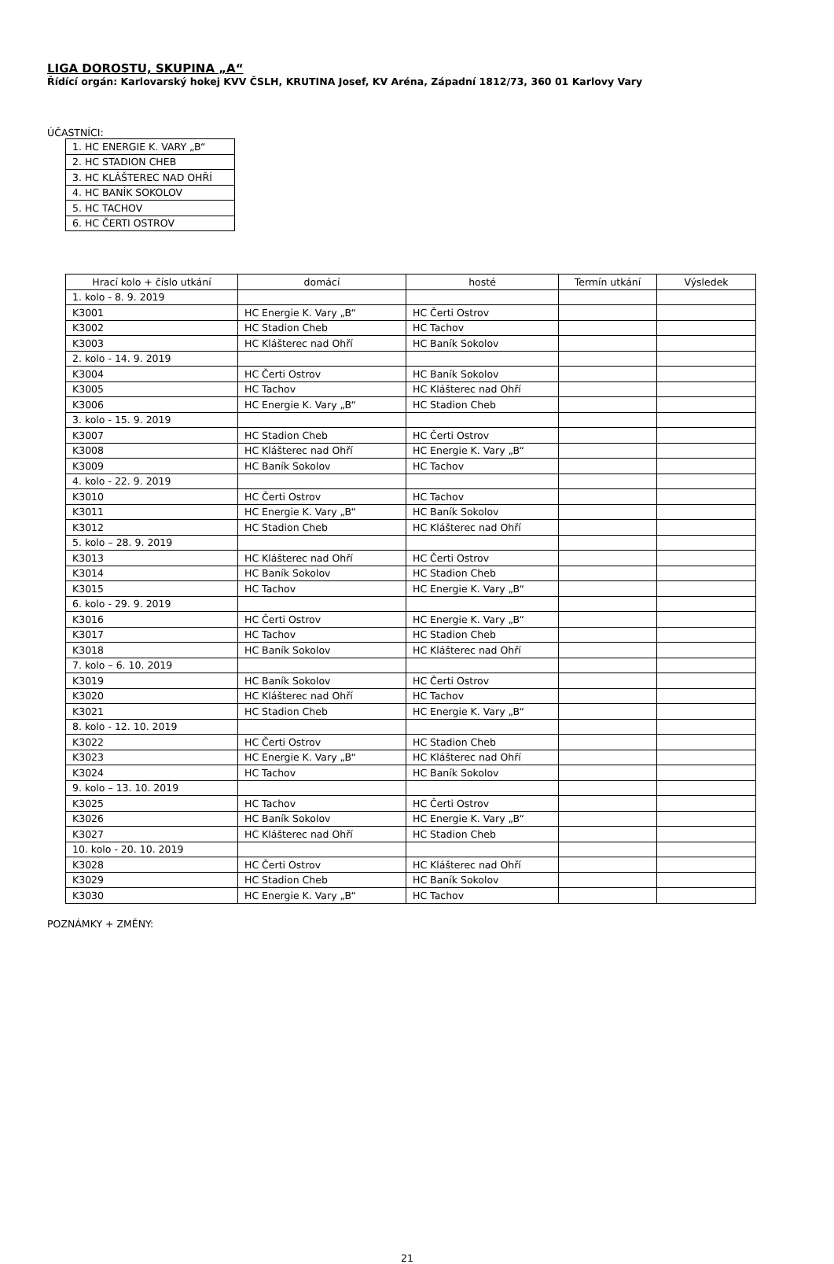LIGA DOROSTU, SKUPINA „A“
Řídící orgán: Karlovarský hokej KVV ČSLH, KRUTINA Josef, KV Aréna, Západní 1812/73, 360 01 Karlovy Vary
ÚČASTNÍCI:
| 1. HC ENERGIE K. VARY „B“ |
| 2. HC STADION CHEB |
| 3. HC KLÁŠTEREC NAD OHŘÍ |
| 4. HC BANÍK SOKOLOV |
| 5. HC TACHOV |
| 6. HC ČERTI OSTROV |
| Hrací kolo + číslo utkání | domácí | hosté | Termín utkání | Výsledek |
| --- | --- | --- | --- | --- |
| 1. kolo - 8. 9. 2019 | | | | |
| K3001 | HC Energie K. Vary „B“ | HC Čerti Ostrov | | |
| K3002 | HC Stadion Cheb | HC Tachov | | |
| K3003 | HC Klášterec nad Ohří | HC Baník Sokolov | | |
| 2. kolo - 14. 9. 2019 | | | | |
| K3004 | HC Čerti Ostrov | HC Baník Sokolov | | |
| K3005 | HC Tachov | HC Klášterec nad Ohří | | |
| K3006 | HC Energie K. Vary „B“ | HC Stadion Cheb | | |
| 3. kolo - 15. 9. 2019 | | | | |
| K3007 | HC Stadion Cheb | HC Čerti Ostrov | | |
| K3008 | HC Klášterec nad Ohří | HC Energie K. Vary „B“ | | |
| K3009 | HC Baník Sokolov | HC Tachov | | |
| 4. kolo - 22. 9. 2019 | | | | |
| K3010 | HC Čerti Ostrov | HC Tachov | | |
| K3011 | HC Energie K. Vary „B“ | HC Baník Sokolov | | |
| K3012 | HC Stadion Cheb | HC Klášterec nad Ohří | | |
| 5. kolo – 28. 9. 2019 | | | | |
| K3013 | HC Klášterec nad Ohří | HC Čerti Ostrov | | |
| K3014 | HC Baník Sokolov | HC Stadion Cheb | | |
| K3015 | HC Tachov | HC Energie K. Vary „B“ | | |
| 6. kolo - 29. 9. 2019 | | | | |
| K3016 | HC Čerti Ostrov | HC Energie K. Vary „B“ | | |
| K3017 | HC Tachov | HC Stadion Cheb | | |
| K3018 | HC Baník Sokolov | HC Klášterec nad Ohří | | |
| 7. kolo – 6. 10. 2019 | | | | |
| K3019 | HC Baník Sokolov | HC Čerti Ostrov | | |
| K3020 | HC Klášterec nad Ohří | HC Tachov | | |
| K3021 | HC Stadion Cheb | HC Energie K. Vary „B“ | | |
| 8. kolo - 12. 10. 2019 | | | | |
| K3022 | HC Čerti Ostrov | HC Stadion Cheb | | |
| K3023 | HC Energie K. Vary „B“ | HC Klášterec nad Ohří | | |
| K3024 | HC Tachov | HC Baník Sokolov | | |
| 9. kolo – 13. 10. 2019 | | | | |
| K3025 | HC Tachov | HC Čerti Ostrov | | |
| K3026 | HC Baník Sokolov | HC Energie K. Vary „B“ | | |
| K3027 | HC Klášterec nad Ohří | HC Stadion Cheb | | |
| 10. kolo - 20. 10. 2019 | | | | |
| K3028 | HC Čerti Ostrov | HC Klášterec nad Ohří | | |
| K3029 | HC Stadion Cheb | HC Baník Sokolov | | |
| K3030 | HC Energie K. Vary „B“ | HC Tachov | | |
POZNÁMKY + ZMĚNY:
21